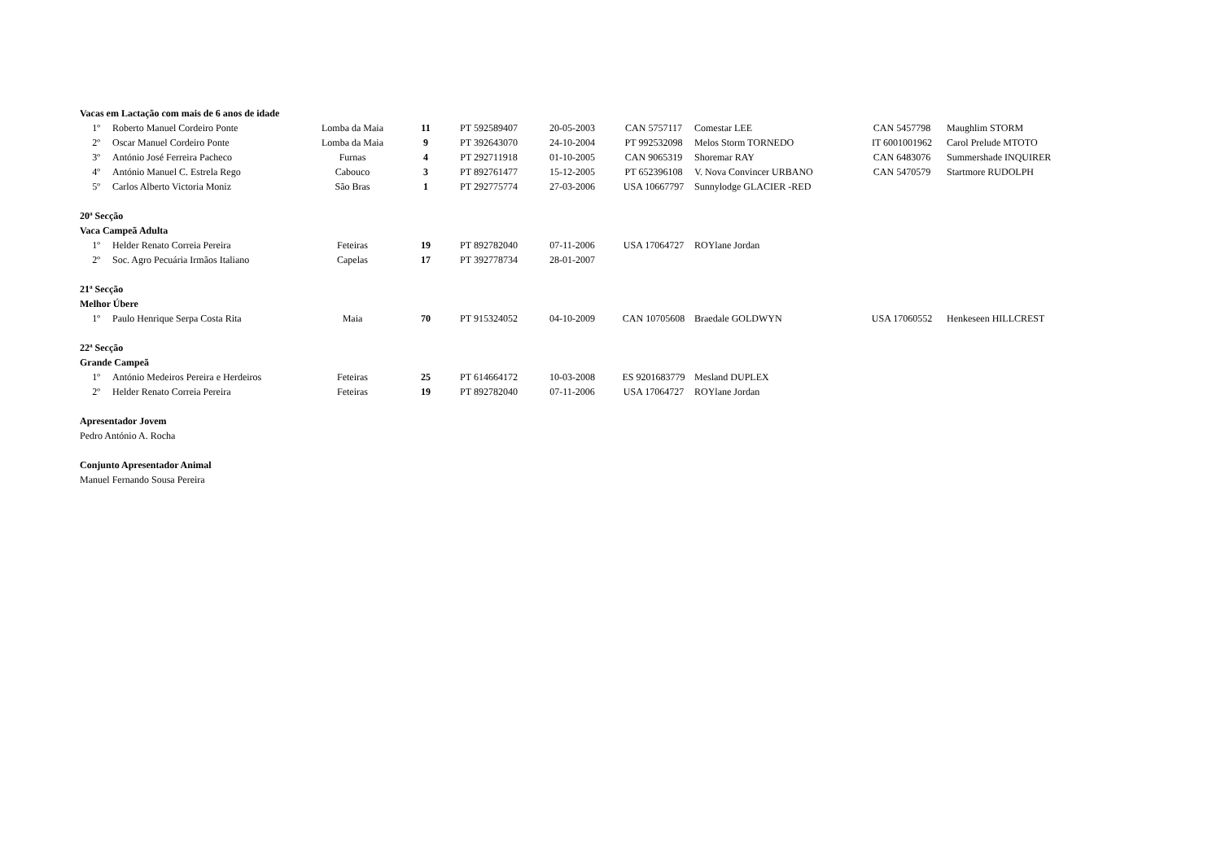| Vacas em Lactação com mais de 6 anos de idade | | | | | | | | | |
| 1º | Roberto Manuel Cordeiro Ponte | Lomba da Maia | 11 | PT 592589407 | 20-05-2003 | CAN 5757117 | Comestar LEE | CAN 5457798 | Maughlim STORM |
| 2º | Oscar Manuel Cordeiro Ponte | Lomba da Maia | 9 | PT 392643070 | 24-10-2004 | PT 992532098 | Melos Storm TORNEDO | IT 6001001962 | Carol Prelude MTOTO |
| 3º | António José Ferreira Pacheco | Furnas | 4 | PT 292711918 | 01-10-2005 | CAN 9065319 | Shoremar RAY | CAN 6483076 | Summershade INQUIRER |
| 4º | António Manuel C. Estrela Rego | Cabouco | 3 | PT 892761477 | 15-12-2005 | PT 652396108 | V. Nova Convincer URBANO | CAN 5470579 | Startmore RUDOLPH |
| 5º | Carlos Alberto Victoria Moniz | São Bras | 1 | PT 292775774 | 27-03-2006 | USA 10667797 | Sunnylodge GLACIER -RED | | |
| 20ª Secção | | | | | | | | | |
| Vaca Campeã Adulta | | | | | | | | | |
| 1º | Helder Renato Correia Pereira | Feteiras | 19 | PT 892782040 | 07-11-2006 | USA 17064727 | ROYlane Jordan | | |
| 2º | Soc. Agro Pecuária Irmãos Italiano | Capelas | 17 | PT 392778734 | 28-01-2007 | | | | |
| 21ª Secção | | | | | | | | | |
| Melhor Úbere | | | | | | | | | |
| 1º | Paulo Henrique Serpa Costa Rita | Maia | 70 | PT 915324052 | 04-10-2009 | CAN 10705608 | Braedale GOLDWYN | USA 17060552 | Henkeseen HILLCREST |
| 22ª Secção | | | | | | | | | |
| Grande Campeã | | | | | | | | | |
| 1º | António Medeiros Pereira e Herdeiros | Feteiras | 25 | PT 614664172 | 10-03-2008 | ES 9201683779 | Mesland DUPLEX | | |
| 2º | Helder Renato Correia Pereira | Feteiras | 19 | PT 892782040 | 07-11-2006 | USA 17064727 | ROYlane Jordan | | |
| Apresentador Jovem | | | | | | | | | |
| Pedro António A. Rocha | | | | | | | | | |
| Conjunto Apresentador Animal | | | | | | | | | |
| Manuel Fernando Sousa Pereira | | | | | | | | | |